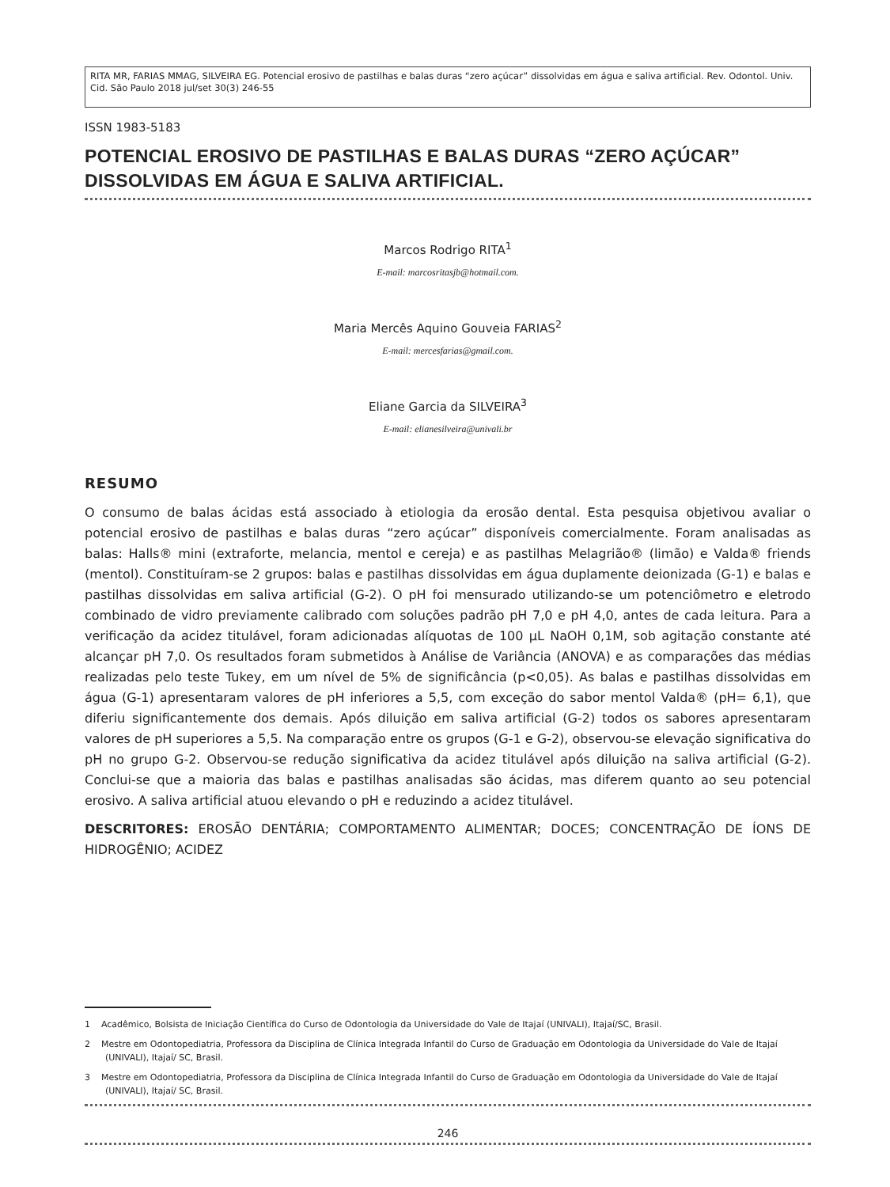RITA MR, FARIAS MMAG, SILVEIRA EG. Potencial erosivo de pastilhas e balas duras “zero açúcar” dissolvidas em água e saliva artificial. Rev. Odontol. Univ. Cid. São Paulo 2018 jul/set 30(3) 246-55
ISSN 1983-5183
POTENCIAL EROSIVO DE PASTILHAS E BALAS DURAS “ZERO AÇÚCAR” DISSOLVIDAS EM ÁGUA E SALIVA ARTIFICIAL.
Marcos Rodrigo RITA<sup>1</sup>
E-mail: marcosritasjb@hotmail.com.
Maria Mercês Aquino Gouveia FARIAS<sup>2</sup>
E-mail: mercesfarias@gmail.com.
Eliane Garcia da SILVEIRA<sup>3</sup>
E-mail: elianesilveira@univali.br
RESUMO
O consumo de balas ácidas está associado à etiologia da erosão dental. Esta pesquisa objetivou avaliar o potencial erosivo de pastilhas e balas duras “zero açúcar” disponíveis comercialmente. Foram analisadas as balas: Halls® mini (extraforte, melancia, mentol e cereja) e as pastilhas Melagrião® (limão) e Valda® friends (mentol). Constituíram-se 2 grupos: balas e pastilhas dissolvidas em água duplamente deionizada (G-1) e balas e pastilhas dissolvidas em saliva artificial (G-2). O pH foi mensurado utilizando-se um potenciômetro e eletrodo combinado de vidro previamente calibrado com soluções padrão pH 7,0 e pH 4,0, antes de cada leitura. Para a verificação da acidez titulável, foram adicionadas alíquotas de 100 µL NaOH 0,1M, sob agitação constante até alcançar pH 7,0. Os resultados foram submetidos à Análise de Variância (ANOVA) e as comparações das médias realizadas pelo teste Tukey, em um nível de 5% de significância (p<0,05). As balas e pastilhas dissolvidas em água (G-1) apresentaram valores de pH inferiores a 5,5, com exceção do sabor mentol Valda® (pH= 6,1), que diferiu significantemente dos demais. Após diluição em saliva artificial (G-2) todos os sabores apresentaram valores de pH superiores a 5,5. Na comparação entre os grupos (G-1 e G-2), observou-se elevação significativa do pH no grupo G-2. Observou-se redução significativa da acidez titulável após diluição na saliva artificial (G-2). Conclui-se que a maioria das balas e pastilhas analisadas são ácidas, mas diferem quanto ao seu potencial erosivo. A saliva artificial atuou elevando o pH e reduzindo a acidez titulável.
DESCRITORES: EROSÃO DENTÁRIA; COMPORTAMENTO ALIMENTAR; DOCES; CONCENTRAÇÃO DE ÍONS DE HIDROGÊNIO; ACIDEZ
1 Acadêmico, Bolsista de Iniciação Científica do Curso de Odontologia da Universidade do Vale de Itajaí (UNIVALI), Itajaí/SC, Brasil.
2 Mestre em Odontopediatria, Professora da Disciplina de Clínica Integrada Infantil do Curso de Graduação em Odontologia da Universidade do Vale de Itajaí (UNIVALI), Itajaí/ SC, Brasil.
3 Mestre em Odontopediatria, Professora da Disciplina de Clínica Integrada Infantil do Curso de Graduação em Odontologia da Universidade do Vale de Itajaí (UNIVALI), Itajaí/ SC, Brasil.
246